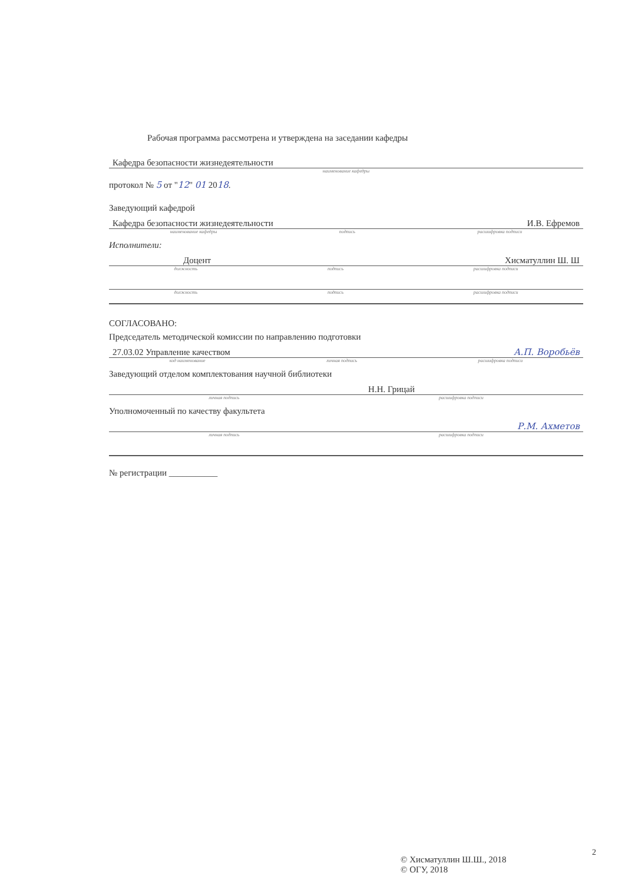Рабочая программа рассмотрена и утверждена на заседании кафедры
Кафедра безопасности жизнедеятельности
наименование кафедры
протокол № 5 от "12" 01 2018.
Заведующий кафедрой
Кафедра безопасности жизнедеятельности И.В. Ефремов
наименование кафедры подпись расшифровка подписи
Исполнители:
Доцент Хисматуллин Ш. Ш
должность подпись расшифровка подписи
должность подпись расшифровка подписи
СОГЛАСОВАНО:
Председатель методической комиссии по направлению подготовки
27.03.02 Управление качеством А.П. Воробьёв
код наименование личная подпись расшифровка подписи
Заведующий отделом комплектования научной библиотеки
Н.Н. Грицай
личная подпись расшифровка подписи
Уполномоченный по качеству факультета
Р.М. Ахметов
личная подпись расшифровка подписи
№ регистрации ___________
© Хисматуллин Ш.Ш., 2018
© ОГУ, 2018
2